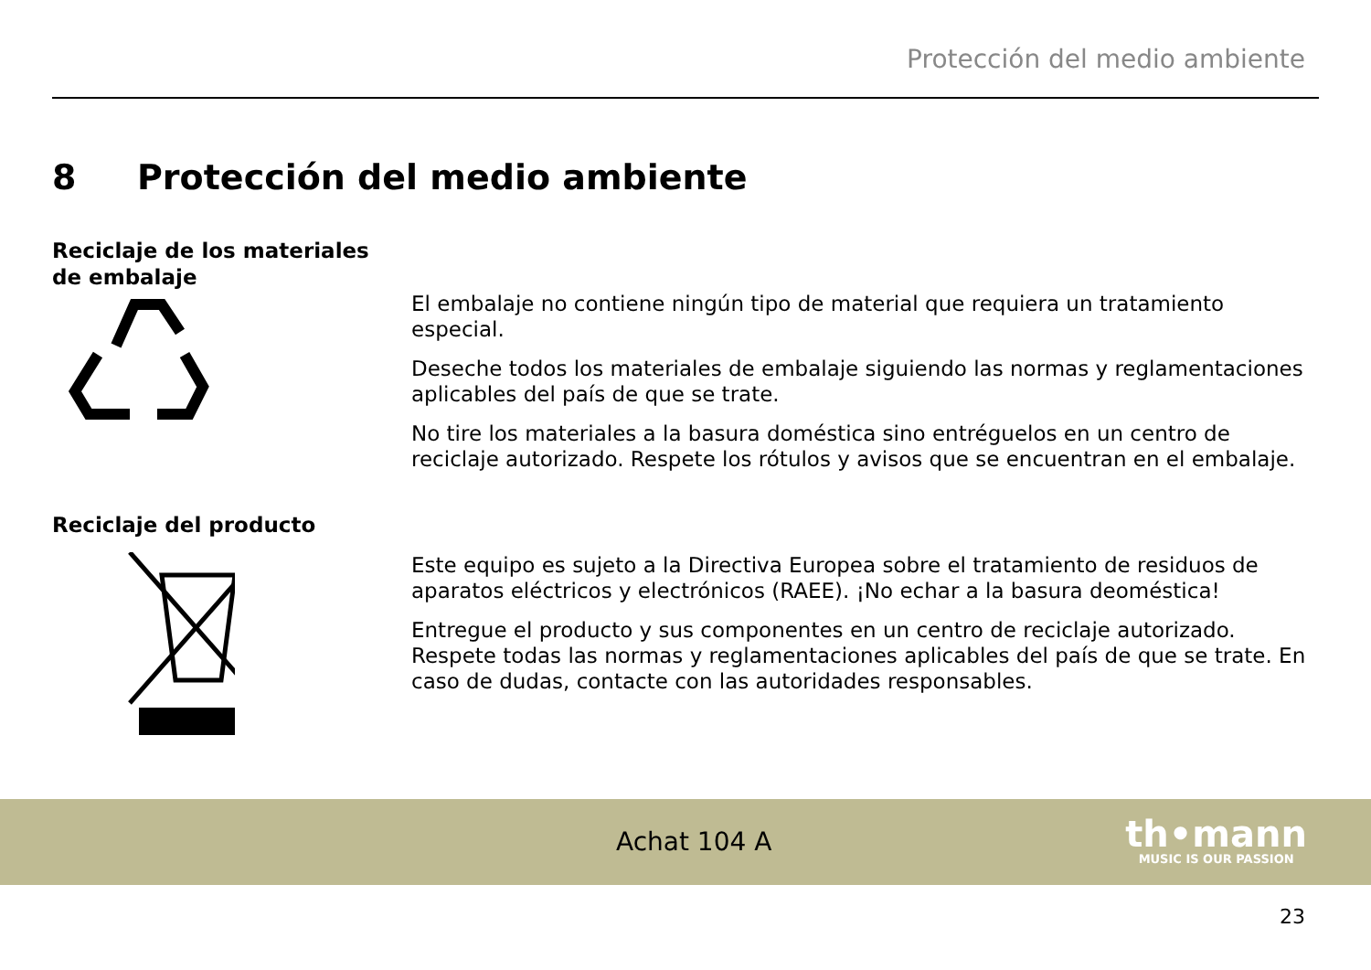Protección del medio ambiente
8 Protección del medio ambiente
Reciclaje de los materiales de embalaje
El embalaje no contiene ningún tipo de material que requiera un tratamiento especial.
Deseche todos los materiales de embalaje siguiendo las normas y reglamentaciones aplicables del país de que se trate.
No tire los materiales a la basura doméstica sino entréguelos en un centro de reciclaje autori­zado. Respete los rótulos y avisos que se encuentran en el embalaje.
Reciclaje del producto
Este equipo es sujeto a la Directiva Europea sobre el tratamiento de residuos de aparatos eléc­tricos y electrónicos (RAEE). ¡No echar a la basura deoméstica!
Entregue el producto y sus componentes en un centro de reciclaje autorizado. Respete todas las normas y reglamentaciones aplicables del país de que se trate. En caso de dudas, contacte con las autoridades responsables.
Achat 104 A
th•mann
MUSIC IS OUR PASSION
23